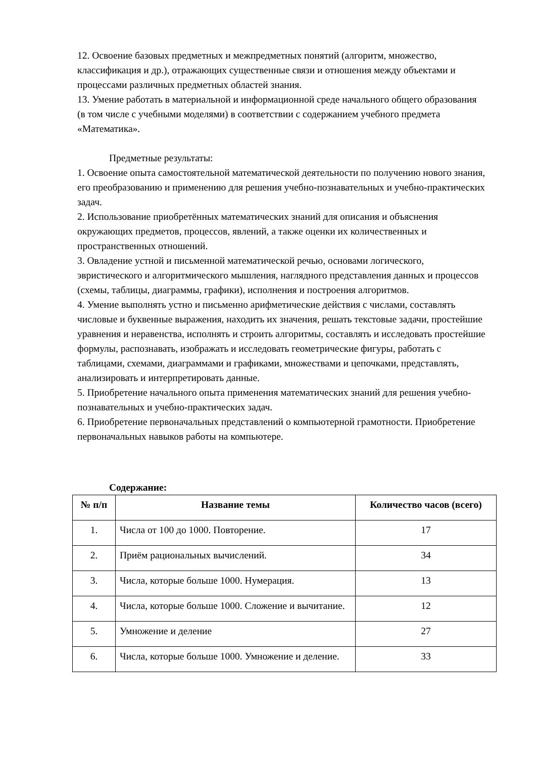12. Освоение базовых предметных и межпредметных понятий (алгоритм, множество, классификация и др.), отражающих существенные связи и отношения между объектами и процессами различных предметных областей знания.
13. Умение работать в материальной и информационной среде начального общего образования (в том числе с учебными моделями) в соответствии с содержанием учебного предмета «Математика».
Предметные результаты:
1. Освоение опыта самостоятельной математической деятельности по получению нового знания, его преобразованию и применению для решения учебно-познавательных и учебно-практических задач.
2. Использование приобретённых математических знаний для описания и объяснения окружающих предметов, процессов, явлений, а также оценки их количественных и пространственных отношений.
3. Овладение устной и письменной математической речью, основами логического, эвристического и алгоритмического мышления, наглядного представления данных и процессов (схемы, таблицы, диаграммы, графики), исполнения и построения алгоритмов.
4. Умение выполнять устно и письменно арифметические действия с числами, составлять числовые и буквенные выражения, находить их значения, решать текстовые задачи, простейшие уравнения и неравенства, исполнять и строить алгоритмы, составлять и исследовать простейшие формулы, распознавать, изображать и исследовать геометрические фигуры, работать с таблицами, схемами, диаграммами и графиками, множествами и цепочками, представлять, анализировать и интерпретировать данные.
5. Приобретение начального опыта применения математических знаний для решения учебно-познавательных и учебно-практических задач.
6. Приобретение первоначальных представлений о компьютерной грамотности. Приобретение первоначальных навыков работы на компьютере.
Содержание:
| № п/п | Название темы | Количество часов (всего) |
| --- | --- | --- |
| 1. | Числа от 100 до 1000. Повторение. | 17 |
| 2. | Приём рациональных вычислений. | 34 |
| 3. | Числа, которые больше 1000. Нумерация. | 13 |
| 4. | Числа, которые больше 1000. Сложение и вычитание. | 12 |
| 5. | Умножение и деление | 27 |
| 6. | Числа, которые больше 1000. Умножение и деление. | 33 |